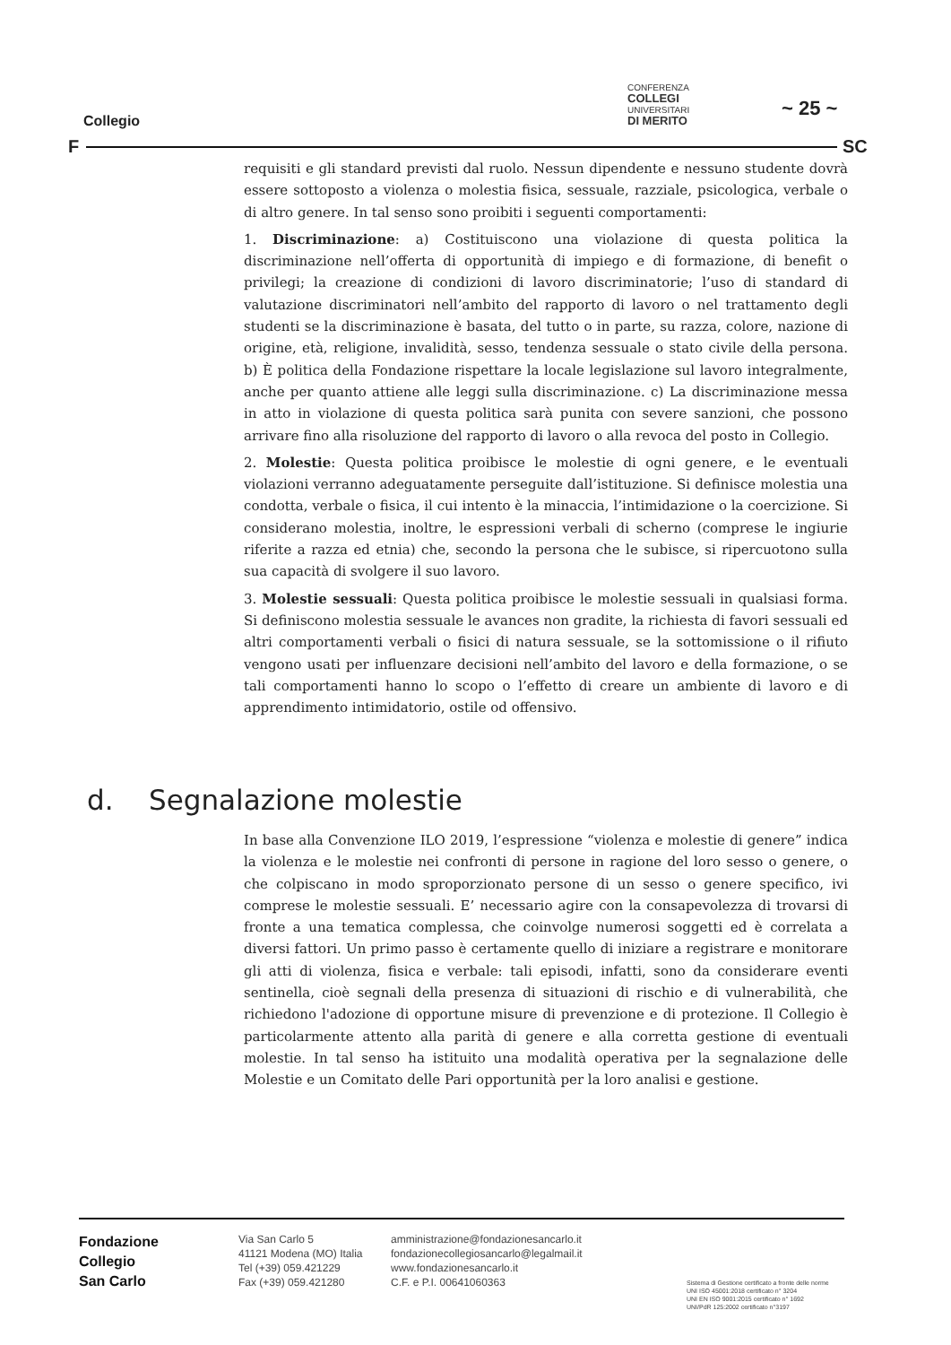CONFERENZA
COLLEGI
UNIVERSITARI
DI MERITO
~ 25 ~
Collegio
F SC
requisiti e gli standard previsti dal ruolo. Nessun dipendente e nessuno studente dovrà essere sottoposto a violenza o molestia fisica, sessuale, razziale, psicologica, verbale o di altro genere. In tal senso sono proibiti i seguenti comportamenti:
1. Discriminazione: a) Costituiscono una violazione di questa politica la discriminazione nell’offerta di opportunità di impiego e di formazione, di benefit o privilegi; la creazione di condizioni di lavoro discriminatorie; l’uso di standard di valutazione discriminatori nell’ambito del rapporto di lavoro o nel trattamento degli studenti se la discriminazione è basata, del tutto o in parte, su razza, colore, nazione di origine, età, religione, invalidità, sesso, tendenza sessuale o stato civile della persona. b) È politica della Fondazione rispettare la locale legislazione sul lavoro integralmente, anche per quanto attiene alle leggi sulla discriminazione. c) La discriminazione messa in atto in violazione di questa politica sarà punita con severe sanzioni, che possono arrivare fino alla risoluzione del rapporto di lavoro o alla revoca del posto in Collegio.
2. Molestie: Questa politica proibisce le molestie di ogni genere, e le eventuali violazioni verranno adeguatamente perseguite dall’istituzione. Si definisce molestia una condotta, verbale o fisica, il cui intento è la minaccia, l’intimidazione o la coercizione. Si considerano molestia, inoltre, le espressioni verbali di scherno (comprese le ingiurie riferite a razza ed etnia) che, secondo la persona che le subisce, si ripercuotono sulla sua capacità di svolgere il suo lavoro.
3. Molestie sessuali: Questa politica proibisce le molestie sessuali in qualsiasi forma. Si definiscono molestia sessuale le avances non gradite, la richiesta di favori sessuali ed altri comportamenti verbali o fisici di natura sessuale, se la sottomissione o il rifiuto vengono usati per influenzare decisioni nell’ambito del lavoro e della formazione, o se tali comportamenti hanno lo scopo o l’effetto di creare un ambiente di lavoro e di apprendimento intimidatorio, ostile od offensivo.
d. Segnalazione molestie
In base alla Convenzione ILO 2019, l’espressione “violenza e molestie di genere” indica la violenza e le molestie nei confronti di persone in ragione del loro sesso o genere, o che colpiscano in modo sproporzionato persone di un sesso o genere specifico, ivi comprese le molestie sessuali. E’ necessario agire con la consapevolezza di trovarsi di fronte a una tematica complessa, che coinvolge numerosi soggetti ed è correlata a diversi fattori. Un primo passo è certamente quello di iniziare a registrare e monitorare gli atti di violenza, fisica e verbale: tali episodi, infatti, sono da considerare eventi sentinella, cioè segnali della presenza di situazioni di rischio e di vulnerabilità, che richiedono l'adozione di opportune misure di prevenzione e di protezione. Il Collegio è particolarmente attento alla parità di genere e alla corretta gestione di eventuali molestie. In tal senso ha istituito una modalità operativa per la segnalazione delle Molestie e un Comitato delle Pari opportunità per la loro analisi e gestione.
Fondazione
Collegio
San Carlo
Via San Carlo 5
41121 Modena (MO) Italia
Tel (+39) 059.421229
Fax (+39) 059.421280
amministrazione@fondazionesancarlo.it
fondazionecollegiosancarlo@legalmail.it
www.fondazionesancarlo.it
C.F. e P.I. 00641060363
Sistema di Gestione certificato a fronte delle norme
UNI ISO 45001:2018 certificato n° 3204
UNI EN ISO 9001:2015 certificato n° 1692
UNI/PdR 125:2002 certificato n°3197